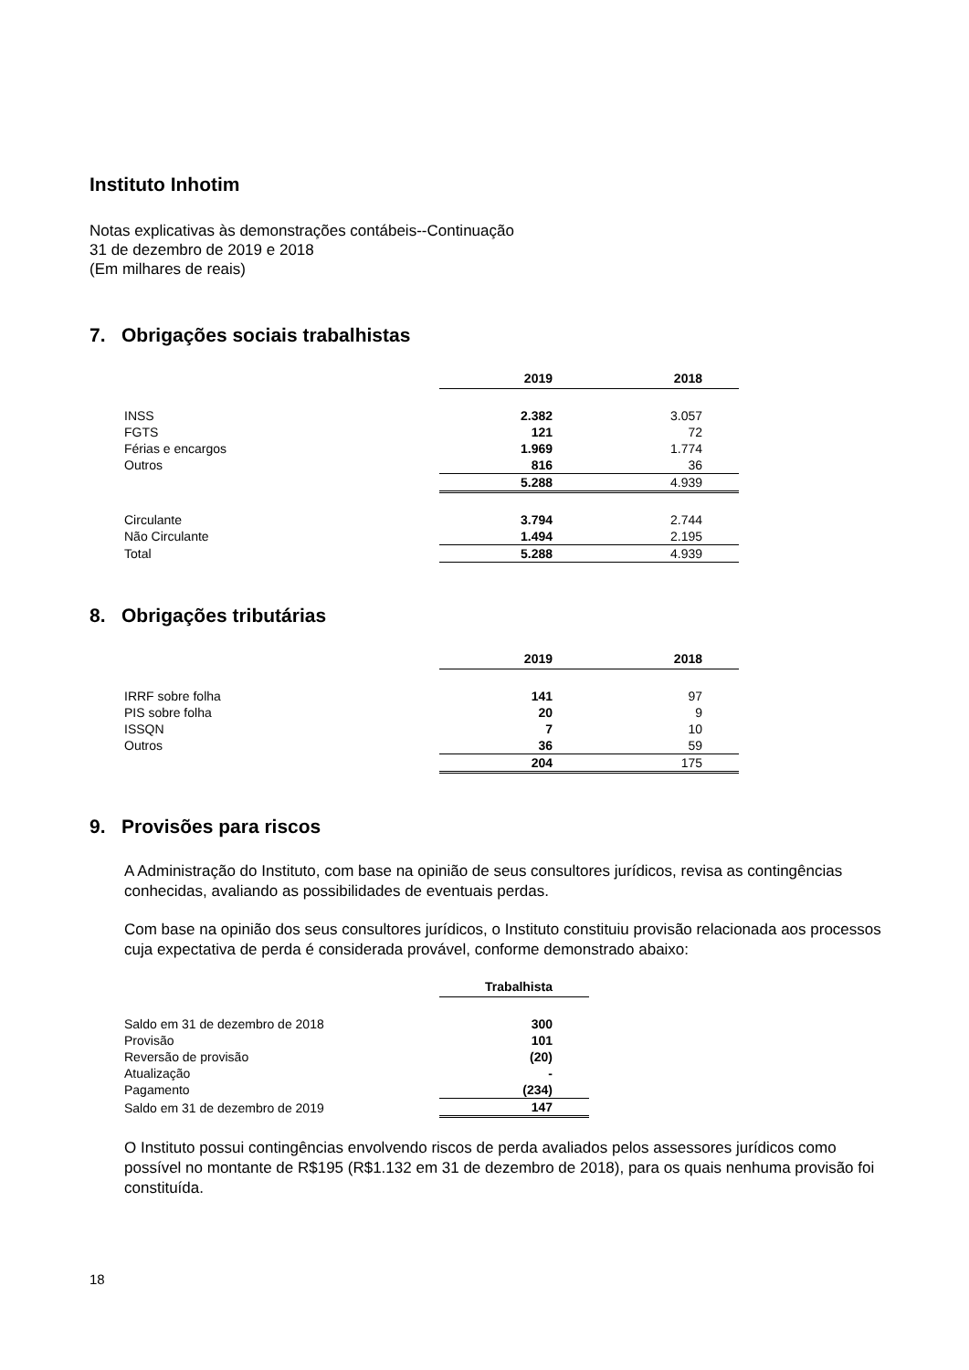Instituto Inhotim
Notas explicativas às demonstrações contábeis--Continuação
31 de dezembro de 2019 e 2018
(Em milhares de reais)
7. Obrigações sociais trabalhistas
| | 2019 | 2018 |
| INSS | 2.382 | 3.057 |
| FGTS | 121 | 72 |
| Férias e encargos | 1.969 | 1.774 |
| Outros | 816 | 36 |
| | 5.288 | 4.939 |
| Circulante | 3.794 | 2.744 |
| Não Circulante | 1.494 | 2.195 |
| Total | 5.288 | 4.939 |
8. Obrigações tributárias
| | 2019 | 2018 |
| IRRF sobre folha | 141 | 97 |
| PIS sobre folha | 20 | 9 |
| ISSQN | 7 | 10 |
| Outros | 36 | 59 |
| | 204 | 175 |
9. Provisões para riscos
A Administração do Instituto, com base na opinião de seus consultores jurídicos, revisa as contingências conhecidas, avaliando as possibilidades de eventuais perdas.
Com base na opinião dos seus consultores jurídicos, o Instituto constituiu provisão relacionada aos processos cuja expectativa de perda é considerada provável, conforme demonstrado abaixo:
| | Trabalhista |
| Saldo em 31 de dezembro de 2018 | 300 |
| Provisão | 101 |
| Reversão de provisão | (20) |
| Atualização | - |
| Pagamento | (234) |
| Saldo em 31 de dezembro de 2019 | 147 |
O Instituto possui contingências envolvendo riscos de perda avaliados pelos assessores jurídicos como possível no montante de R$195 (R$1.132 em 31 de dezembro de 2018), para os quais nenhuma provisão foi constituída.
18